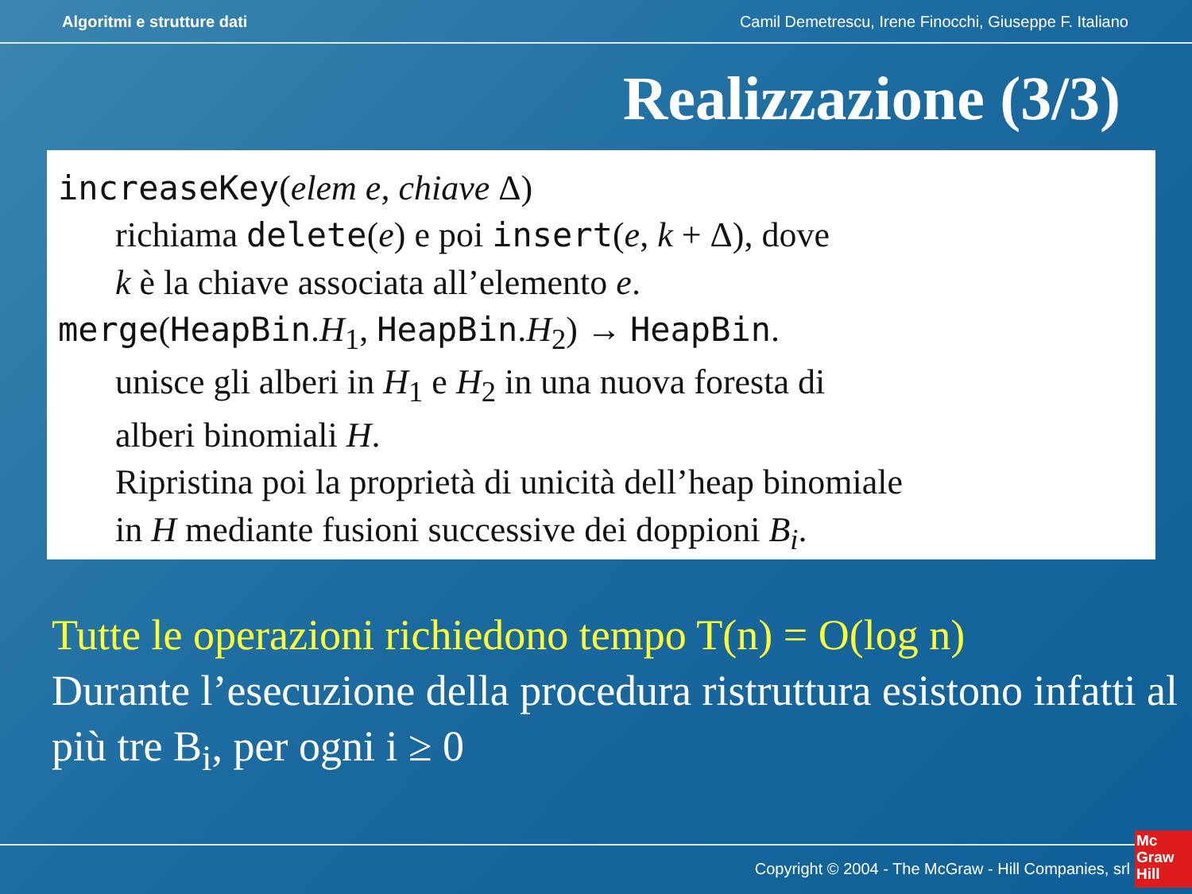Algoritmi e strutture dati Camil Demetrescu, Irene Finocchi, Giuseppe F. Italiano
Realizzazione (3/3)
increaseKey(elem e, chiave Δ)
richiama delete(e) e poi insert(e, k + Δ), dove
k è la chiave associata all’elemento e.
merge(HeapBin.H<sub>1</sub>, HeapBin.H<sub>2</sub>) → HeapBin.
unisce gli alberi in H<sub>1</sub> e H<sub>2</sub> in una nuova foresta di
alberi binomiali H.
Ripristina poi la proprietà di unicità dell’heap binomiale
in H mediante fusioni successive dei doppioni B<sub>i</sub>.
Tutte le operazioni richiedono tempo T(n) = O(log n)
Durante l’esecuzione della procedura ristruttura esistono infatti al più tre B<sub>i</sub>, per ogni i ≥ 0
Copyright © 2004 - The McGraw - Hill Companies, srl
Mc
Graw
Hill